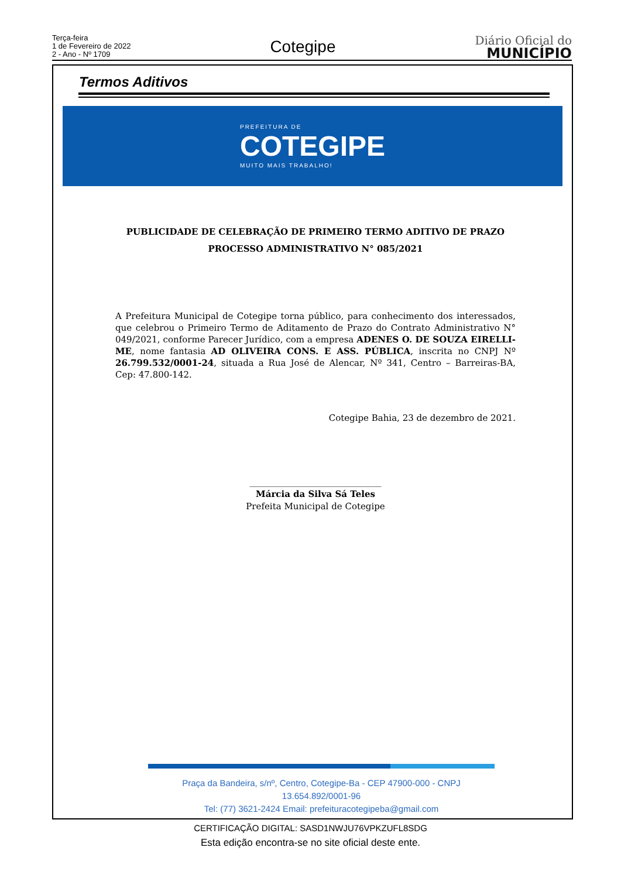Terça-feira
1 de Fevereiro de 2022
2 - Ano - Nº 1709
Cotegipe
Diário Oficial do
MUNICÍPIO
Termos Aditivos
PREFEITURA DE
COTEGIPE
MUITO MAIS TRABALHO!
PUBLICIDADE DE CELEBRAÇÃO DE PRIMEIRO TERMO ADITIVO DE PRAZO
PROCESSO ADMINISTRATIVO N° 085/2021
A Prefeitura Municipal de Cotegipe torna público, para conhecimento dos interessados, que celebrou o Primeiro Termo de Aditamento de Prazo do Contrato Administrativo N° 049/2021, conforme Parecer Jurídico, com a empresa ADENES O. DE SOUZA EIRELLI-ME, nome fantasia AD OLIVEIRA CONS. E ASS. PÚBLICA, inscrita no CNPJ Nº 26.799.532/0001-24, situada a Rua José de Alencar, Nº 341, Centro – Barreiras-BA, Cep: 47.800-142.
Cotegipe Bahia, 23 de dezembro de 2021.
______________________________
Márcia da Silva Sá Teles
Prefeita Municipal de Cotegipe
Praça da Bandeira, s/nº, Centro, Cotegipe-Ba - CEP 47900-000 - CNPJ 13.654.892/0001-96
Tel: (77) 3621-2424 Email: prefeituracotegipeba@gmail.com
CERTIFICAÇÃO DIGITAL: SASD1NWJU76VPKZUFL8SDG
Esta edição encontra-se no site oficial deste ente.